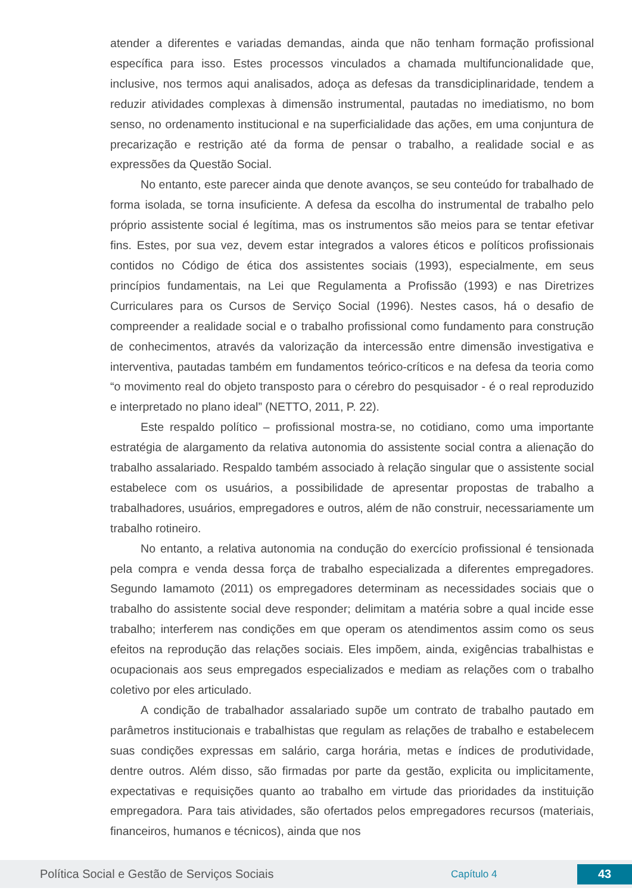atender a diferentes e variadas demandas, ainda que não tenham formação profissional específica para isso. Estes processos vinculados a chamada multifuncionalidade que, inclusive, nos termos aqui analisados, adoça as defesas da transdiciplinaridade, tendem a reduzir atividades complexas à dimensão instrumental, pautadas no imediatismo, no bom senso, no ordenamento institucional e na superficialidade das ações, em uma conjuntura de precarização e restrição até da forma de pensar o trabalho, a realidade social e as expressões da Questão Social.
No entanto, este parecer ainda que denote avanços, se seu conteúdo for trabalhado de forma isolada, se torna insuficiente. A defesa da escolha do instrumental de trabalho pelo próprio assistente social é legítima, mas os instrumentos são meios para se tentar efetivar fins. Estes, por sua vez, devem estar integrados a valores éticos e políticos profissionais contidos no Código de ética dos assistentes sociais (1993), especialmente, em seus princípios fundamentais, na Lei que Regulamenta a Profissão (1993) e nas Diretrizes Curriculares para os Cursos de Serviço Social (1996). Nestes casos, há o desafio de compreender a realidade social e o trabalho profissional como fundamento para construção de conhecimentos, através da valorização da intercessão entre dimensão investigativa e interventiva, pautadas também em fundamentos teórico-críticos e na defesa da teoria como “o movimento real do objeto transposto para o cérebro do pesquisador - é o real reproduzido e interpretado no plano ideal” (NETTO, 2011, P. 22).
Este respaldo político – profissional mostra-se, no cotidiano, como uma importante estratégia de alargamento da relativa autonomia do assistente social contra a alienação do trabalho assalariado. Respaldo também associado à relação singular que o assistente social estabelece com os usuários, a possibilidade de apresentar propostas de trabalho a trabalhadores, usuários, empregadores e outros, além de não construir, necessariamente um trabalho rotineiro.
No entanto, a relativa autonomia na condução do exercício profissional é tensionada pela compra e venda dessa força de trabalho especializada a diferentes empregadores. Segundo Iamamoto (2011) os empregadores determinam as necessidades sociais que o trabalho do assistente social deve responder; delimitam a matéria sobre a qual incide esse trabalho; interferem nas condições em que operam os atendimentos assim como os seus efeitos na reprodução das relações sociais. Eles impõem, ainda, exigências trabalhistas e ocupacionais aos seus empregados especializados e mediam as relações com o trabalho coletivo por eles articulado.
A condição de trabalhador assalariado supõe um contrato de trabalho pautado em parâmetros institucionais e trabalhistas que regulam as relações de trabalho e estabelecem suas condições expressas em salário, carga horária, metas e índices de produtividade, dentre outros. Além disso, são firmadas por parte da gestão, explicita ou implicitamente, expectativas e requisições quanto ao trabalho em virtude das prioridades da instituição empregadora. Para tais atividades, são ofertados pelos empregadores recursos (materiais, financeiros, humanos e técnicos), ainda que nos
Política Social e Gestão de Serviços Sociais
Capítulo 4
43